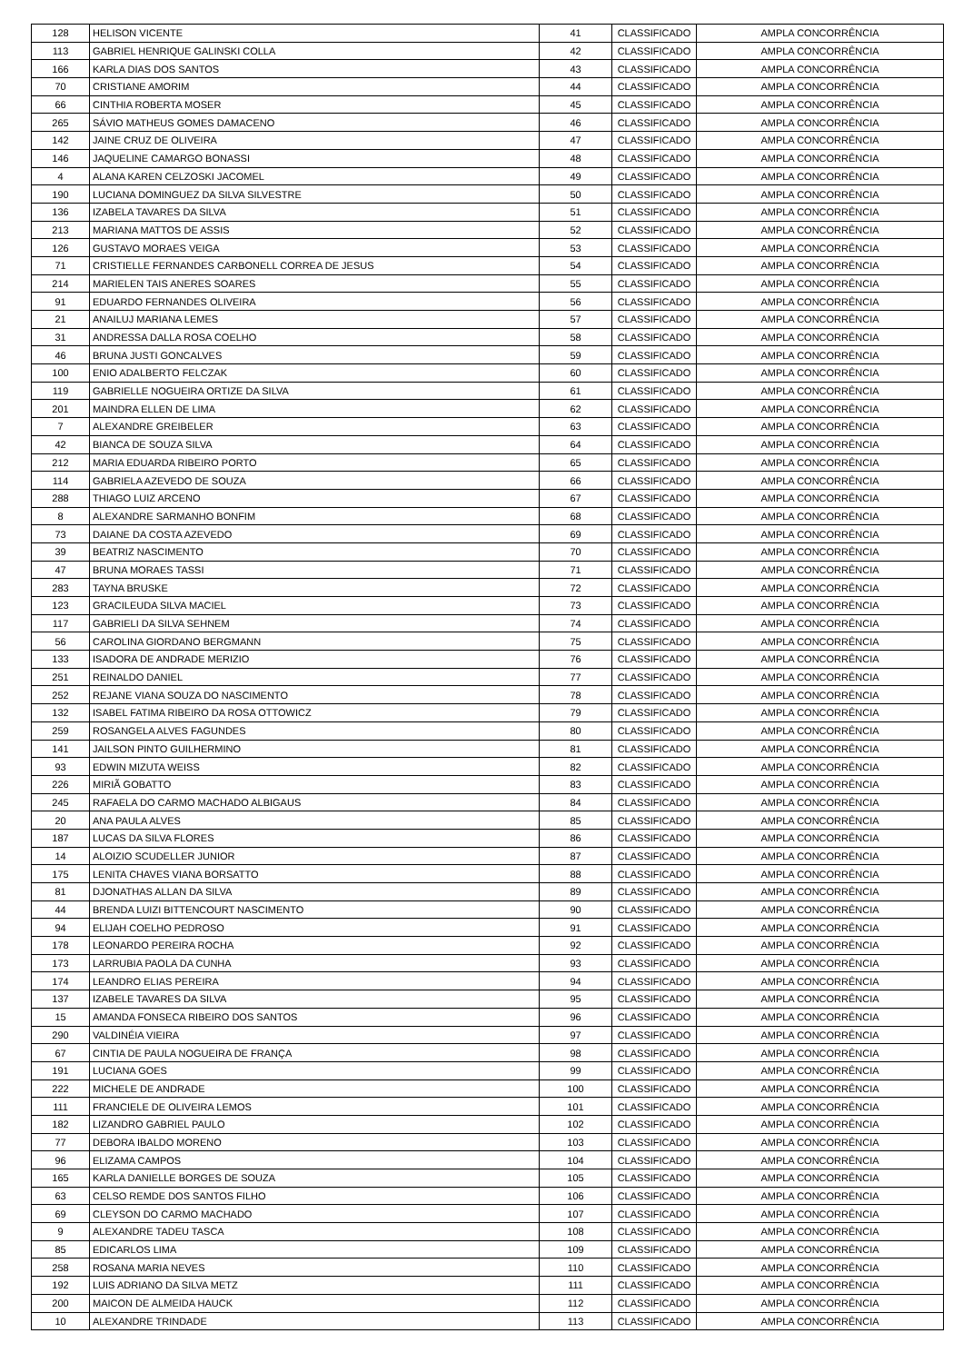| 128 | HELISON VICENTE | 41 | CLASSIFICADO | AMPLA CONCORRÊNCIA |
| 113 | GABRIEL HENRIQUE GALINSKI COLLA | 42 | CLASSIFICADO | AMPLA CONCORRÊNCIA |
| 166 | KARLA DIAS DOS SANTOS | 43 | CLASSIFICADO | AMPLA CONCORRÊNCIA |
| 70 | CRISTIANE AMORIM | 44 | CLASSIFICADO | AMPLA CONCORRÊNCIA |
| 66 | CINTHIA ROBERTA MOSER | 45 | CLASSIFICADO | AMPLA CONCORRÊNCIA |
| 265 | SÁVIO MATHEUS GOMES DAMACENO | 46 | CLASSIFICADO | AMPLA CONCORRÊNCIA |
| 142 | JAINE CRUZ DE OLIVEIRA | 47 | CLASSIFICADO | AMPLA CONCORRÊNCIA |
| 146 | JAQUELINE CAMARGO BONASSI | 48 | CLASSIFICADO | AMPLA CONCORRÊNCIA |
| 4 | ALANA KAREN CELZOSKI JACOMEL | 49 | CLASSIFICADO | AMPLA CONCORRÊNCIA |
| 190 | LUCIANA DOMINGUEZ DA SILVA SILVESTRE | 50 | CLASSIFICADO | AMPLA CONCORRÊNCIA |
| 136 | IZABELA TAVARES DA SILVA | 51 | CLASSIFICADO | AMPLA CONCORRÊNCIA |
| 213 | MARIANA MATTOS DE ASSIS | 52 | CLASSIFICADO | AMPLA CONCORRÊNCIA |
| 126 | GUSTAVO MORAES VEIGA | 53 | CLASSIFICADO | AMPLA CONCORRÊNCIA |
| 71 | CRISTIELLE FERNANDES CARBONELL CORREA DE JESUS | 54 | CLASSIFICADO | AMPLA CONCORRÊNCIA |
| 214 | MARIELEN TAIS ANERES SOARES | 55 | CLASSIFICADO | AMPLA CONCORRÊNCIA |
| 91 | EDUARDO FERNANDES OLIVEIRA | 56 | CLASSIFICADO | AMPLA CONCORRÊNCIA |
| 21 | ANAILUJ MARIANA LEMES | 57 | CLASSIFICADO | AMPLA CONCORRÊNCIA |
| 31 | ANDRESSA DALLA ROSA COELHO | 58 | CLASSIFICADO | AMPLA CONCORRÊNCIA |
| 46 | BRUNA JUSTI GONCALVES | 59 | CLASSIFICADO | AMPLA CONCORRÊNCIA |
| 100 | ENIO ADALBERTO FELCZAK | 60 | CLASSIFICADO | AMPLA CONCORRÊNCIA |
| 119 | GABRIELLE NOGUEIRA ORTIZE DA SILVA | 61 | CLASSIFICADO | AMPLA CONCORRÊNCIA |
| 201 | MAINDRA ELLEN DE LIMA | 62 | CLASSIFICADO | AMPLA CONCORRÊNCIA |
| 7 | ALEXANDRE GREIBELER | 63 | CLASSIFICADO | AMPLA CONCORRÊNCIA |
| 42 | BIANCA DE SOUZA SILVA | 64 | CLASSIFICADO | AMPLA CONCORRÊNCIA |
| 212 | MARIA EDUARDA RIBEIRO PORTO | 65 | CLASSIFICADO | AMPLA CONCORRÊNCIA |
| 114 | GABRIELA AZEVEDO DE SOUZA | 66 | CLASSIFICADO | AMPLA CONCORRÊNCIA |
| 288 | THIAGO LUIZ ARCENO | 67 | CLASSIFICADO | AMPLA CONCORRÊNCIA |
| 8 | ALEXANDRE SARMANHO BONFIM | 68 | CLASSIFICADO | AMPLA CONCORRÊNCIA |
| 73 | DAIANE DA COSTA AZEVEDO | 69 | CLASSIFICADO | AMPLA CONCORRÊNCIA |
| 39 | BEATRIZ NASCIMENTO | 70 | CLASSIFICADO | AMPLA CONCORRÊNCIA |
| 47 | BRUNA MORAES TASSI | 71 | CLASSIFICADO | AMPLA CONCORRÊNCIA |
| 283 | TAYNA BRUSKE | 72 | CLASSIFICADO | AMPLA CONCORRÊNCIA |
| 123 | GRACILEUDA SILVA MACIEL | 73 | CLASSIFICADO | AMPLA CONCORRÊNCIA |
| 117 | GABRIELI DA SILVA SEHNEM | 74 | CLASSIFICADO | AMPLA CONCORRÊNCIA |
| 56 | CAROLINA GIORDANO BERGMANN | 75 | CLASSIFICADO | AMPLA CONCORRÊNCIA |
| 133 | ISADORA DE ANDRADE MERIZIO | 76 | CLASSIFICADO | AMPLA CONCORRÊNCIA |
| 251 | REINALDO DANIEL | 77 | CLASSIFICADO | AMPLA CONCORRÊNCIA |
| 252 | REJANE VIANA SOUZA DO NASCIMENTO | 78 | CLASSIFICADO | AMPLA CONCORRÊNCIA |
| 132 | ISABEL FATIMA RIBEIRO DA ROSA OTTOWICZ | 79 | CLASSIFICADO | AMPLA CONCORRÊNCIA |
| 259 | ROSANGELA ALVES FAGUNDES | 80 | CLASSIFICADO | AMPLA CONCORRÊNCIA |
| 141 | JAILSON PINTO GUILHERMINO | 81 | CLASSIFICADO | AMPLA CONCORRÊNCIA |
| 93 | EDWIN MIZUTA WEISS | 82 | CLASSIFICADO | AMPLA CONCORRÊNCIA |
| 226 | MIRIÃ GOBATTO | 83 | CLASSIFICADO | AMPLA CONCORRÊNCIA |
| 245 | RAFAELA DO CARMO MACHADO ALBIGAUS | 84 | CLASSIFICADO | AMPLA CONCORRÊNCIA |
| 20 | ANA PAULA ALVES | 85 | CLASSIFICADO | AMPLA CONCORRÊNCIA |
| 187 | LUCAS DA SILVA FLORES | 86 | CLASSIFICADO | AMPLA CONCORRÊNCIA |
| 14 | ALOIZIO SCUDELLER JUNIOR | 87 | CLASSIFICADO | AMPLA CONCORRÊNCIA |
| 175 | LENITA CHAVES VIANA BORSATTO | 88 | CLASSIFICADO | AMPLA CONCORRÊNCIA |
| 81 | DJONATHAS ALLAN DA SILVA | 89 | CLASSIFICADO | AMPLA CONCORRÊNCIA |
| 44 | BRENDA LUIZI BITTENCOURT NASCIMENTO | 90 | CLASSIFICADO | AMPLA CONCORRÊNCIA |
| 94 | ELIJAH COELHO PEDROSO | 91 | CLASSIFICADO | AMPLA CONCORRÊNCIA |
| 178 | LEONARDO PEREIRA ROCHA | 92 | CLASSIFICADO | AMPLA CONCORRÊNCIA |
| 173 | LARRUBIA PAOLA DA CUNHA | 93 | CLASSIFICADO | AMPLA CONCORRÊNCIA |
| 174 | LEANDRO ELIAS PEREIRA | 94 | CLASSIFICADO | AMPLA CONCORRÊNCIA |
| 137 | IZABELE TAVARES DA SILVA | 95 | CLASSIFICADO | AMPLA CONCORRÊNCIA |
| 15 | AMANDA FONSECA RIBEIRO DOS SANTOS | 96 | CLASSIFICADO | AMPLA CONCORRÊNCIA |
| 290 | VALDINÉIA VIEIRA | 97 | CLASSIFICADO | AMPLA CONCORRÊNCIA |
| 67 | CINTIA DE PAULA NOGUEIRA DE FRANÇA | 98 | CLASSIFICADO | AMPLA CONCORRÊNCIA |
| 191 | LUCIANA GOES | 99 | CLASSIFICADO | AMPLA CONCORRÊNCIA |
| 222 | MICHELE DE ANDRADE | 100 | CLASSIFICADO | AMPLA CONCORRÊNCIA |
| 111 | FRANCIELE DE OLIVEIRA LEMOS | 101 | CLASSIFICADO | AMPLA CONCORRÊNCIA |
| 182 | LIZANDRO GABRIEL PAULO | 102 | CLASSIFICADO | AMPLA CONCORRÊNCIA |
| 77 | DEBORA IBALDO MORENO | 103 | CLASSIFICADO | AMPLA CONCORRÊNCIA |
| 96 | ELIZAMA CAMPOS | 104 | CLASSIFICADO | AMPLA CONCORRÊNCIA |
| 165 | KARLA DANIELLE BORGES DE SOUZA | 105 | CLASSIFICADO | AMPLA CONCORRÊNCIA |
| 63 | CELSO REMDE DOS SANTOS FILHO | 106 | CLASSIFICADO | AMPLA CONCORRÊNCIA |
| 69 | CLEYSON DO CARMO MACHADO | 107 | CLASSIFICADO | AMPLA CONCORRÊNCIA |
| 9 | ALEXANDRE TADEU TASCA | 108 | CLASSIFICADO | AMPLA CONCORRÊNCIA |
| 85 | EDICARLOS LIMA | 109 | CLASSIFICADO | AMPLA CONCORRÊNCIA |
| 258 | ROSANA MARIA NEVES | 110 | CLASSIFICADO | AMPLA CONCORRÊNCIA |
| 192 | LUIS ADRIANO DA SILVA METZ | 111 | CLASSIFICADO | AMPLA CONCORRÊNCIA |
| 200 | MAICON DE ALMEIDA HAUCK | 112 | CLASSIFICADO | AMPLA CONCORRÊNCIA |
| 10 | ALEXANDRE TRINDADE | 113 | CLASSIFICADO | AMPLA CONCORRÊNCIA |